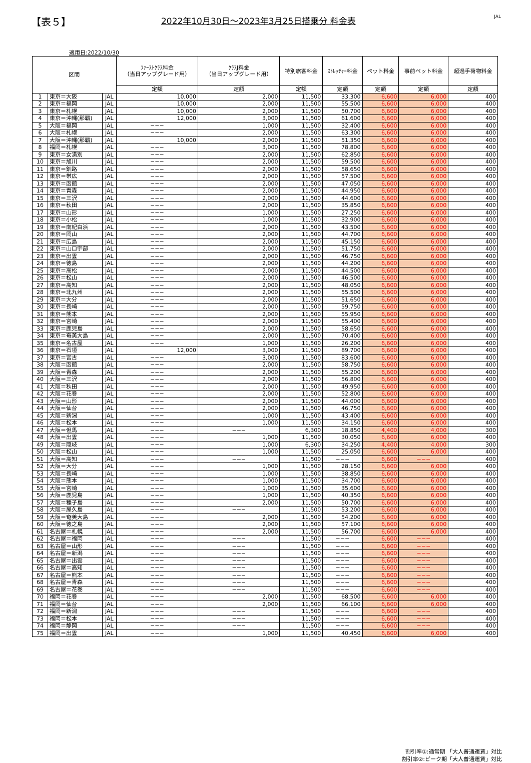【表５】
2022年10月30日～2023年3月25日搭乗分 料金表
JAL
適用日:2022/10/30
| 区間 | | | ﾌｧｰｽﾄｸﾗｽ料金 （当日アップグレード用） | ｸﾗｽJ料金 （当日アップグレード用） | 特別旅客料金 | ｽﾄﾚｯﾁｬｰ料金 | ペット料金 | 事前ペット料金 | 超過手荷物料金 |
| --- | --- | --- | --- | --- | --- | --- | --- | --- | --- |
| | | | 定額 | 定額 | 定額 | 定額 | 定額 | 定額 | 定額 |
| 1 | 東京＝大阪 | JAL | 10,000 | 2,000 | 11,500 | 33,300 | 6,600 | 6,000 | 400 |
| 2 | 東京＝福岡 | JAL | 10,000 | 2,000 | 11,500 | 55,500 | 6,600 | 6,000 | 400 |
| 3 | 東京＝札幌 | JAL | 10,000 | 2,000 | 11,500 | 50,700 | 6,600 | 6,000 | 400 |
| 4 | 東京＝沖縄(那覇) | JAL | 12,000 | 3,000 | 11,500 | 61,600 | 6,600 | 6,000 | 400 |
| 5 | 大阪＝福岡 | JAL | −−− | 1,000 | 11,500 | 32,400 | 6,600 | 6,000 | 400 |
| 6 | 大阪＝札幌 | JAL | −−− | 2,000 | 11,500 | 63,300 | 6,600 | 6,000 | 400 |
| 7 | 大阪＝沖縄(那覇) | JAL | 10,000 | 2,000 | 11,500 | 51,350 | 6,600 | 6,000 | 400 |
| 8 | 福岡＝札幌 | JAL | −−− | 3,000 | 11,500 | 78,800 | 6,600 | 6,000 | 400 |
| 9 | 東京＝女満別 | JAL | −−− | 2,000 | 11,500 | 62,850 | 6,600 | 6,000 | 400 |
| 10 | 東京＝旭川 | JAL | −−− | 2,000 | 11,500 | 59,500 | 6,600 | 6,000 | 400 |
| 11 | 東京＝釧路 | JAL | −−− | 2,000 | 11,500 | 58,650 | 6,600 | 6,000 | 400 |
| 12 | 東京＝帯広 | JAL | −−− | 2,000 | 11,500 | 57,500 | 6,600 | 6,000 | 400 |
| 13 | 東京＝函館 | JAL | −−− | 2,000 | 11,500 | 47,050 | 6,600 | 6,000 | 400 |
| 14 | 東京＝青森 | JAL | −−− | 2,000 | 11,500 | 44,950 | 6,600 | 6,000 | 400 |
| 15 | 東京＝三沢 | JAL | −−− | 2,000 | 11,500 | 44,600 | 6,600 | 6,000 | 400 |
| 16 | 東京＝秋田 | JAL | −−− | 2,000 | 11,500 | 35,850 | 6,600 | 6,000 | 400 |
| 17 | 東京＝山形 | JAL | −−− | 1,000 | 11,500 | 27,250 | 6,600 | 6,000 | 400 |
| 18 | 東京＝小松 | JAL | −−− | 1,000 | 11,500 | 32,900 | 6,600 | 6,000 | 400 |
| 19 | 東京＝南紀白浜 | JAL | −−− | 2,000 | 11,500 | 43,500 | 6,600 | 6,000 | 400 |
| 20 | 東京＝岡山 | JAL | −−− | 2,000 | 11,500 | 44,700 | 6,600 | 6,000 | 400 |
| 21 | 東京＝広島 | JAL | −−− | 2,000 | 11,500 | 45,150 | 6,600 | 6,000 | 400 |
| 22 | 東京＝山口宇部 | JAL | −−− | 2,000 | 11,500 | 51,750 | 6,600 | 6,000 | 400 |
| 23 | 東京＝出雲 | JAL | −−− | 2,000 | 11,500 | 46,750 | 6,600 | 6,000 | 400 |
| 24 | 東京＝徳島 | JAL | −−− | 2,000 | 11,500 | 44,200 | 6,600 | 6,000 | 400 |
| 25 | 東京＝高松 | JAL | −−− | 2,000 | 11,500 | 44,500 | 6,600 | 6,000 | 400 |
| 26 | 東京＝松山 | JAL | −−− | 2,000 | 11,500 | 46,500 | 6,600 | 6,000 | 400 |
| 27 | 東京＝高知 | JAL | −−− | 2,000 | 11,500 | 48,050 | 6,600 | 6,000 | 400 |
| 28 | 東京＝北九州 | JAL | −−− | 2,000 | 11,500 | 55,500 | 6,600 | 6,000 | 400 |
| 29 | 東京＝大分 | JAL | −−− | 2,000 | 11,500 | 51,650 | 6,600 | 6,000 | 400 |
| 30 | 東京＝長崎 | JAL | −−− | 2,000 | 11,500 | 59,750 | 6,600 | 6,000 | 400 |
| 31 | 東京＝熊本 | JAL | −−− | 2,000 | 11,500 | 55,950 | 6,600 | 6,000 | 400 |
| 32 | 東京＝宮崎 | JAL | −−− | 2,000 | 11,500 | 55,400 | 6,600 | 6,000 | 400 |
| 33 | 東京＝鹿児島 | JAL | −−− | 2,000 | 11,500 | 58,650 | 6,600 | 6,000 | 400 |
| 34 | 東京＝奄美大島 | JAL | −−− | 2,000 | 11,500 | 70,400 | 6,600 | 6,000 | 400 |
| 35 | 東京＝名古屋 | JAL | −−− | 1,000 | 11,500 | 26,200 | 6,600 | 6,000 | 400 |
| 36 | 東京＝石垣 | JAL | 12,000 | 3,000 | 11,500 | 89,700 | 6,600 | 6,000 | 400 |
| 37 | 東京＝宮古 | JAL | −−− | 3,000 | 11,500 | 83,600 | 6,600 | 6,000 | 400 |
| 38 | 大阪＝函館 | JAL | −−− | 2,000 | 11,500 | 58,750 | 6,600 | 6,000 | 400 |
| 39 | 大阪＝青森 | JAL | −−− | 2,000 | 11,500 | 55,200 | 6,600 | 6,000 | 400 |
| 40 | 大阪＝三沢 | JAL | −−− | 2,000 | 11,500 | 56,800 | 6,600 | 6,000 | 400 |
| 41 | 大阪＝秋田 | JAL | −−− | 2,000 | 11,500 | 49,950 | 6,600 | 6,000 | 400 |
| 42 | 大阪＝花巻 | JAL | −−− | 2,000 | 11,500 | 52,800 | 6,600 | 6,000 | 400 |
| 43 | 大阪＝山形 | JAL | −−− | 2,000 | 11,500 | 44,000 | 6,600 | 6,000 | 400 |
| 44 | 大阪＝仙台 | JAL | −−− | 2,000 | 11,500 | 46,750 | 6,600 | 6,000 | 400 |
| 45 | 大阪＝新潟 | JAL | −−− | 1,000 | 11,500 | 43,400 | 6,600 | 6,000 | 400 |
| 46 | 大阪＝松本 | JAL | −−− | 1,000 | 11,500 | 34,150 | 6,600 | 6,000 | 400 |
| 47 | 大阪＝但馬 | JAL | −−− | −−− | 6,300 | 18,850 | 4,400 | 4,000 | 300 |
| 48 | 大阪＝出雲 | JAL | −−− | 1,000 | 11,500 | 30,050 | 6,600 | 6,000 | 400 |
| 49 | 大阪＝隠岐 | JAL | −−− | 1,000 | 6,300 | 34,250 | 4,400 | 4,000 | 300 |
| 50 | 大阪＝松山 | JAL | −−− | 1,000 | 11,500 | 25,050 | 6,600 | 6,000 | 400 |
| 51 | 大阪＝高知 | JAL | −−− | −−− | 11,500 | −−− | 6,600 | −−− | 400 |
| 52 | 大阪＝大分 | JAL | −−− | 1,000 | 11,500 | 28,150 | 6,600 | 6,000 | 400 |
| 53 | 大阪＝長崎 | JAL | −−− | 1,000 | 11,500 | 38,850 | 6,600 | 6,000 | 400 |
| 54 | 大阪＝熊本 | JAL | −−− | 1,000 | 11,500 | 34,700 | 6,600 | 6,000 | 400 |
| 55 | 大阪＝宮崎 | JAL | −−− | 1,000 | 11,500 | 35,600 | 6,600 | 6,000 | 400 |
| 56 | 大阪＝鹿児島 | JAL | −−− | 1,000 | 11,500 | 40,350 | 6,600 | 6,000 | 400 |
| 57 | 大阪＝種子島 | JAL | −−− | 2,000 | 11,500 | 50,700 | 6,600 | 6,000 | 400 |
| 58 | 大阪＝屋久島 | JAL | −−− | −−− | 11,500 | 53,200 | 6,600 | 6,000 | 400 |
| 59 | 大阪＝奄美大島 | JAL | −−− | 2,000 | 11,500 | 54,200 | 6,600 | 6,000 | 400 |
| 60 | 大阪＝徳之島 | JAL | −−− | 2,000 | 11,500 | 57,100 | 6,600 | 6,000 | 400 |
| 61 | 名古屋＝札幌 | JAL | −−− | 2,000 | 11,500 | 56,700 | 6,600 | 6,000 | 400 |
| 62 | 名古屋＝福岡 | JAL | −−− | −−− | 11,500 | −−− | 6,600 | −−− | 400 |
| 63 | 名古屋＝山形 | JAL | −−− | −−− | 11,500 | −−− | 6,600 | −−− | 400 |
| 64 | 名古屋＝新潟 | JAL | −−− | −−− | 11,500 | −−− | 6,600 | −−− | 400 |
| 65 | 名古屋＝出雲 | JAL | −−− | −−− | 11,500 | −−− | 6,600 | −−− | 400 |
| 66 | 名古屋＝高知 | JAL | −−− | −−− | 11,500 | −−− | 6,600 | −−− | 400 |
| 67 | 名古屋＝熊本 | JAL | −−− | −−− | 11,500 | −−− | 6,600 | −−− | 400 |
| 68 | 名古屋＝青森 | JAL | −−− | −−− | 11,500 | −−− | 6,600 | −−− | 400 |
| 69 | 名古屋＝花巻 | JAL | −−− | −−− | 11,500 | −−− | 6,600 | −−− | 400 |
| 70 | 福岡＝花巻 | JAL | −−− | 2,000 | 11,500 | 68,500 | 6,600 | 6,000 | 400 |
| 71 | 福岡＝仙台 | JAL | −−− | 2,000 | 11,500 | 66,100 | 6,600 | 6,000 | 400 |
| 72 | 福岡＝新潟 | JAL | −−− | −−− | 11,500 | −−− | 6,600 | −−− | 400 |
| 73 | 福岡＝松本 | JAL | −−− | −−− | 11,500 | −−− | 6,600 | −−− | 400 |
| 74 | 福岡＝静岡 | JAL | −−− | −−− | 11,500 | −−− | 6,600 | −−− | 400 |
| 75 | 福岡＝出雲 | JAL | −−− | 1,000 | 11,500 | 40,450 | 6,600 | 6,000 | 400 |
割引率①:通常期 「大人普通運賃」対比
割引率②:ピーク期「大人普通運賃」対比